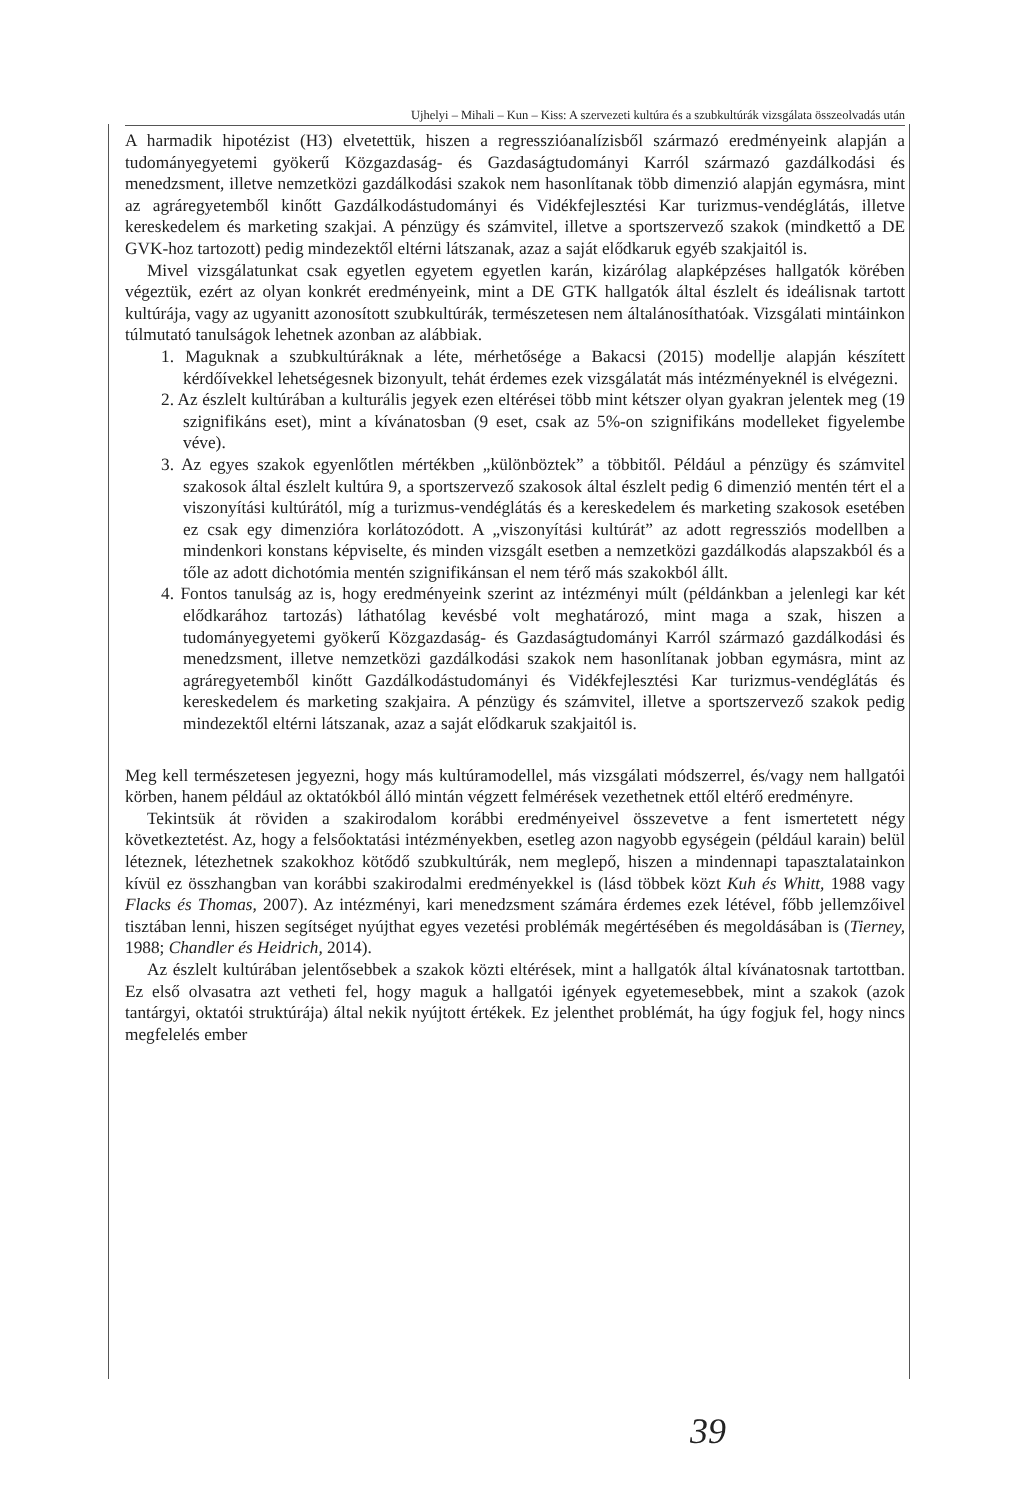Ujhelyi – Mihali – Kun – Kiss: A szervezeti kultúra és a szubkultúrák vizsgálata összeolvadás után
A harmadik hipotézist (H3) elvetettük, hiszen a regresszióanalízisből származó eredményeink alapján a tudományegyetemi gyökerű Közgazdaság- és Gazdaságtudományi Karról származó gazdálkodási és menedzsment, illetve nemzetközi gazdálkodási szakok nem hasonlítanak több dimenzió alapján egymásra, mint az agráregyetemből kinőtt Gazdálkodástudományi és Vidékfejlesztési Kar turizmus-vendéglátás, illetve kereskedelem és marketing szakjai. A pénzügy és számvitel, illetve a sportszervező szakok (mindkettő a DE GVK-hoz tartozott) pedig mindezektől eltérni látszanak, azaz a saját elődkaruk egyéb szakjaitól is.
Mivel vizsgálatunkat csak egyetlen egyetem egyetlen karán, kizárólag alapképzéses hallgatók körében végeztük, ezért az olyan konkrét eredményeink, mint a DE GTK hallgatók által észlelt és ideálisnak tartott kultúrája, vagy az ugyanitt azonosított szubkultúrák, természetesen nem általánosíthatóak. Vizsgálati mintáinkon túlmutató tanulságok lehetnek azonban az alábbiak.
1. Maguknak a szubkultúráknak a léte, mérhetősége a Bakacsi (2015) modellje alapján készített kérdőívekkel lehetségesnek bizonyult, tehát érdemes ezek vizsgálatát más intézményeknél is elvégezni.
2. Az észlelt kultúrában a kulturális jegyek ezen eltérései több mint kétszer olyan gyakran jelentek meg (19 szignifikáns eset), mint a kívánatosban (9 eset, csak az 5%-on szignifikáns modelleket figyelembe véve).
3. Az egyes szakok egyenlőtlen mértékben „különböztek” a többitől. Például a pénzügy és számvitel szakosok által észlelt kultúra 9, a sportszervező szakosok által észlelt pedig 6 dimenzió mentén tért el a viszonyítási kultúrától, míg a turizmus-vendéglátás és a kereskedelem és marketing szakosok esetében ez csak egy dimenzióra korlátozódott. A „viszonyítási kultúrát” az adott regressziós modellben a mindenkori konstans képviselte, és minden vizsgált esetben a nemzetközi gazdálkodás alapszakból és a tőle az adott dichotómia mentén szignifikánsan el nem térő más szakokból állt.
4. Fontos tanulság az is, hogy eredményeink szerint az intézményi múlt (példánkban a jelenlegi kar két elődkarához tartozás) láthatólag kevésbé volt meghatározó, mint maga a szak, hiszen a tudományegyetemi gyökerű Közgazdaság- és Gazdaságtudományi Karról származó gazdálkodási és menedzsment, illetve nemzetközi gazdálkodási szakok nem hasonlítanak jobban egymásra, mint az agráregyetemből kinőtt Gazdálkodástudományi és Vidékfejlesztési Kar turizmus-vendéglátás és kereskedelem és marketing szakjaira. A pénzügy és számvitel, illetve a sportszervező szakok pedig mindezektől eltérni látszanak, azaz a saját elődkaruk szakjaitól is.
Meg kell természetesen jegyezni, hogy más kultúramodellel, más vizsgálati módszerrel, és/vagy nem hallgatói körben, hanem például az oktatókból álló mintán végzett felmérések vezethetnek ettől eltérő eredményre.
Tekintsük át röviden a szakirodalom korábbi eredményeivel összevetve a fent ismertetett négy következtetést. Az, hogy a felsőoktatási intézményekben, esetleg azon nagyobb egységein (például karain) belül léteznek, létezhetnek szakokhoz kötődő szubkultúrák, nem meglepő, hiszen a mindennapi tapasztalatainkon kívül ez összhangban van korábbi szakirodalmi eredményekkel is (lásd többek közt Kuh és Whitt, 1988 vagy Flacks és Thomas, 2007). Az intézményi, kari menedzsment számára érdemes ezek létével, főbb jellemzőivel tisztában lenni, hiszen segítséget nyújthat egyes vezetési problémák megértésében és megoldásában is (Tierney, 1988; Chandler és Heidrich, 2014).
Az észlelt kultúrában jelentősebbek a szakok közti eltérések, mint a hallgatók által kívánatosnak tartottban. Ez első olvasatra azt vetheti fel, hogy maguk a hallgatói igények egyetemesebbek, mint a szakok (azok tantárgyi, oktatói struktúrája) által nekik nyújtott értékek. Ez jelenthet problémát, ha úgy fogjuk fel, hogy nincs megfelelés ember
39